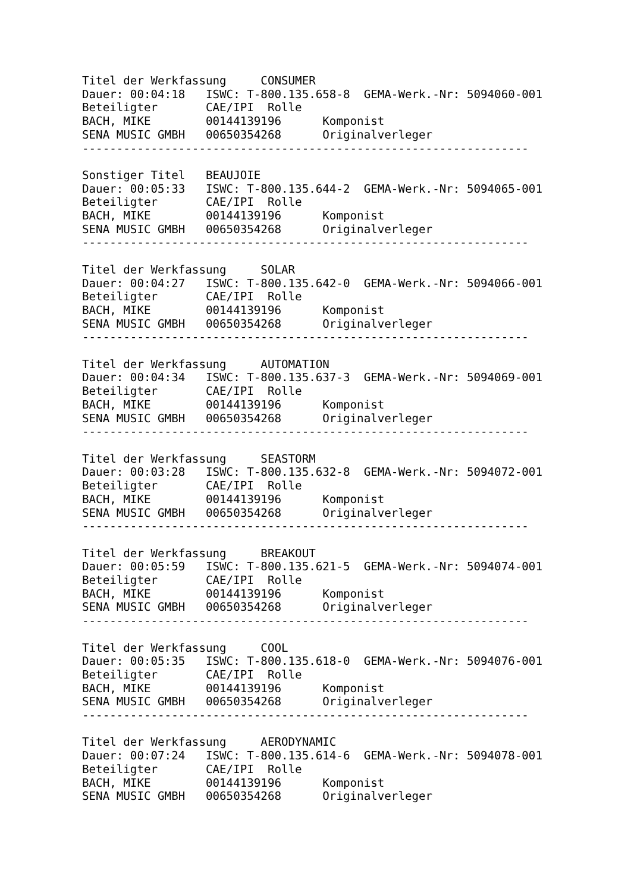Titel der Werkfassung     CONSUMER
Dauer: 00:04:18   ISWC: T-800.135.658-8  GEMA-Werk.-Nr: 5094060-001
Beteiligter       CAE/IPI  Rolle
BACH, MIKE        00144139196      Komponist
SENA MUSIC GMBH   00650354268      Originalverleger
-----------------------------------------------------------------

Sonstiger Titel   BEAUJOIE
Dauer: 00:05:33   ISWC: T-800.135.644-2  GEMA-Werk.-Nr: 5094065-001
Beteiligter       CAE/IPI  Rolle
BACH, MIKE        00144139196      Komponist
SENA MUSIC GMBH   00650354268      Originalverleger
-----------------------------------------------------------------

Titel der Werkfassung     SOLAR
Dauer: 00:04:27   ISWC: T-800.135.642-0  GEMA-Werk.-Nr: 5094066-001
Beteiligter       CAE/IPI  Rolle
BACH, MIKE        00144139196      Komponist
SENA MUSIC GMBH   00650354268      Originalverleger
-----------------------------------------------------------------

Titel der Werkfassung     AUTOMATION
Dauer: 00:04:34   ISWC: T-800.135.637-3  GEMA-Werk.-Nr: 5094069-001
Beteiligter       CAE/IPI  Rolle
BACH, MIKE        00144139196      Komponist
SENA MUSIC GMBH   00650354268      Originalverleger
-----------------------------------------------------------------

Titel der Werkfassung     SEASTORM
Dauer: 00:03:28   ISWC: T-800.135.632-8  GEMA-Werk.-Nr: 5094072-001
Beteiligter       CAE/IPI  Rolle
BACH, MIKE        00144139196      Komponist
SENA MUSIC GMBH   00650354268      Originalverleger
-----------------------------------------------------------------

Titel der Werkfassung     BREAKOUT
Dauer: 00:05:59   ISWC: T-800.135.621-5  GEMA-Werk.-Nr: 5094074-001
Beteiligter       CAE/IPI  Rolle
BACH, MIKE        00144139196      Komponist
SENA MUSIC GMBH   00650354268      Originalverleger
-----------------------------------------------------------------

Titel der Werkfassung     COOL
Dauer: 00:05:35   ISWC: T-800.135.618-0  GEMA-Werk.-Nr: 5094076-001
Beteiligter       CAE/IPI  Rolle
BACH, MIKE        00144139196      Komponist
SENA MUSIC GMBH   00650354268      Originalverleger
-----------------------------------------------------------------

Titel der Werkfassung     AERODYNAMIC
Dauer: 00:07:24   ISWC: T-800.135.614-6  GEMA-Werk.-Nr: 5094078-001
Beteiligter       CAE/IPI  Rolle
BACH, MIKE        00144139196      Komponist
SENA MUSIC GMBH   00650354268      Originalverleger